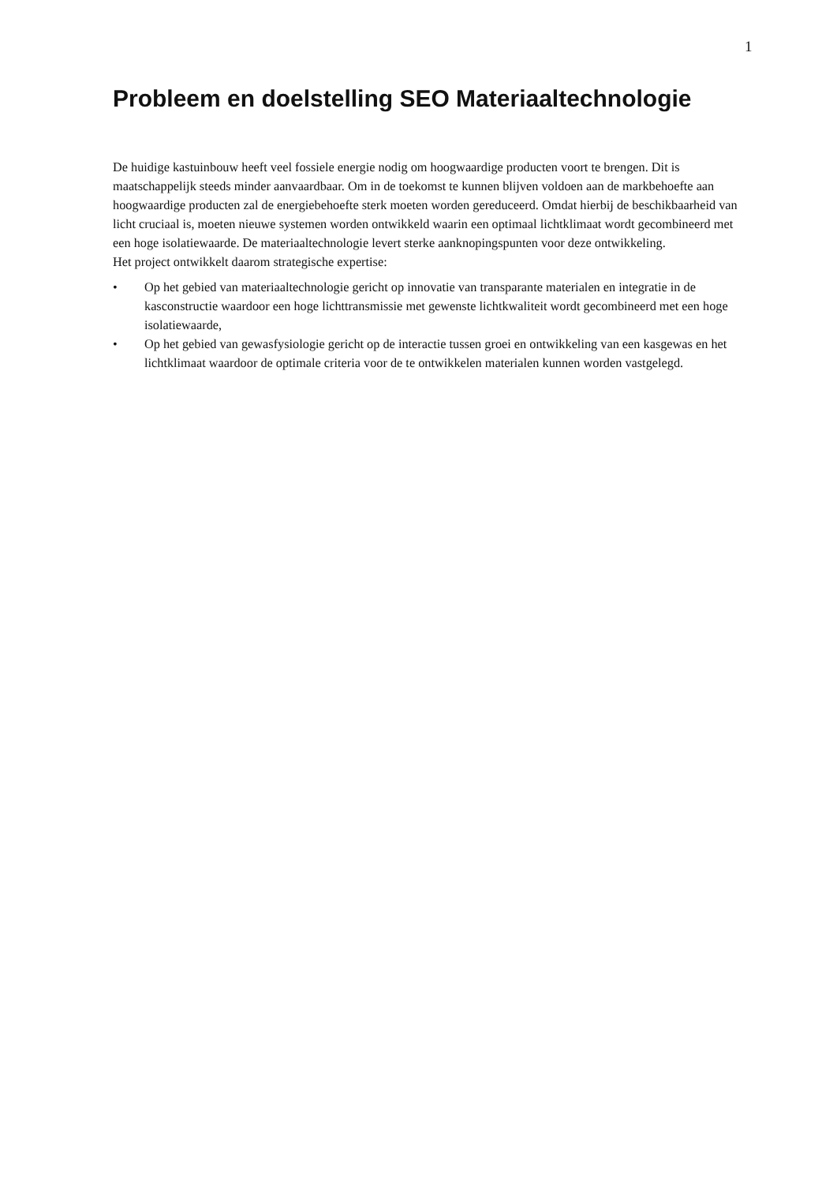1
Probleem en doelstelling SEO Materiaaltechnologie
De huidige kastuinbouw heeft veel fossiele energie nodig om hoogwaardige producten voort te brengen. Dit is maatschappelijk steeds minder aanvaardbaar. Om in de toekomst te kunnen blijven voldoen aan de markbehoefte aan hoogwaardige producten zal de energiebehoefte sterk moeten worden gereduceerd. Omdat hierbij de beschikbaarheid van licht cruciaal is, moeten nieuwe systemen worden ontwikkeld waarin een optimaal lichtklimaat wordt gecombineerd met een hoge isolatiewaarde. De materiaaltechnologie levert sterke aanknopingspunten voor deze ontwikkeling.
Het project ontwikkelt daarom strategische expertise:
• Op het gebied van materiaaltechnologie gericht op innovatie van transparante materialen en integratie in de kasconstructie waardoor een hoge lichttransmissie met gewenste lichtkwaliteit wordt gecombineerd met een hoge isolatiewaarde,
• Op het gebied van gewasfysiologie gericht op de interactie tussen groei en ontwikkeling van een kasgewas en het lichtklimaat waardoor de optimale criteria voor de te ontwikkelen materialen kunnen worden vastgelegd.